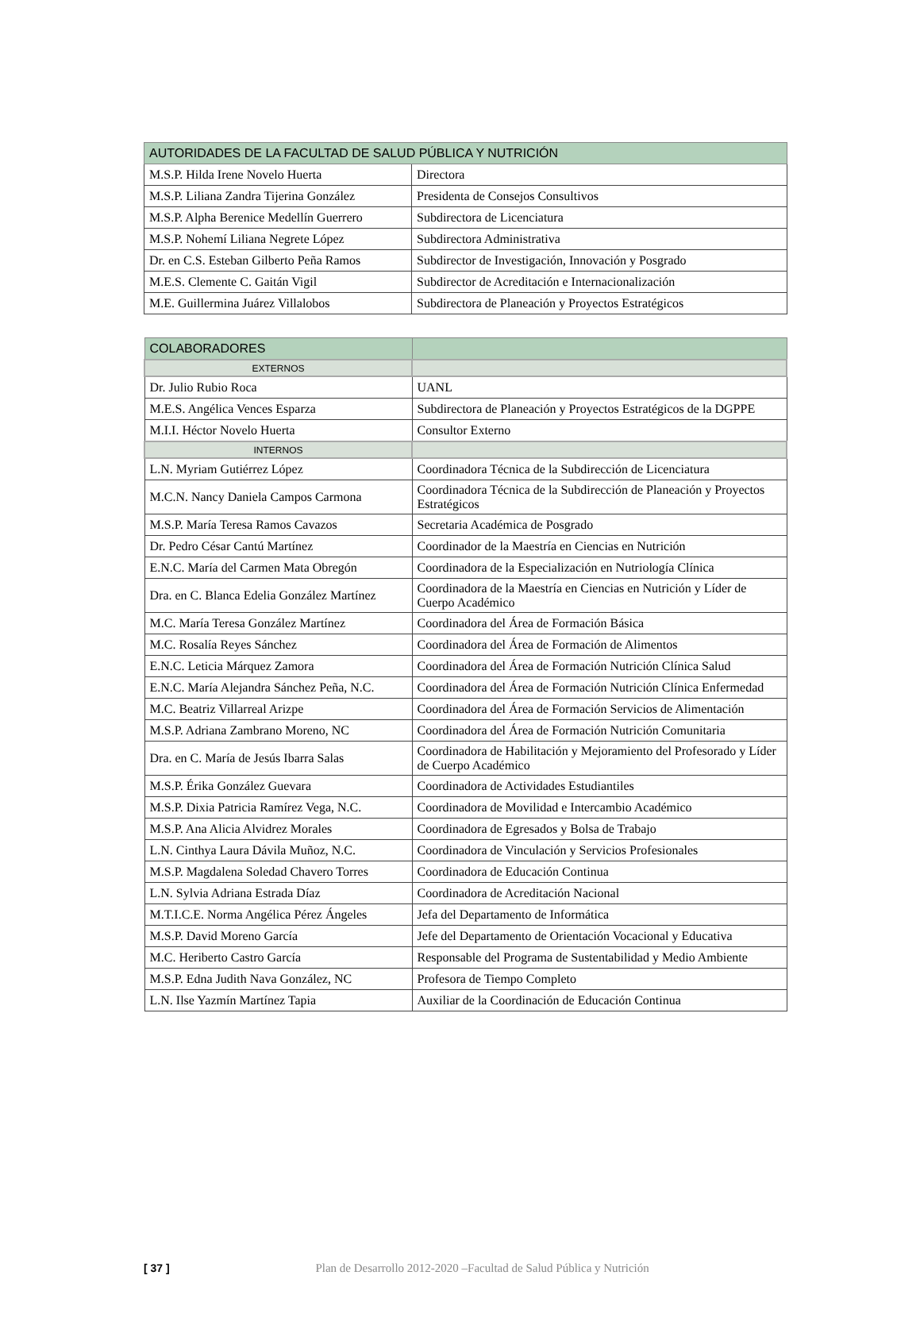| AUTORIDADES DE LA FACULTAD DE SALUD PÚBLICA Y NUTRICIÓN | |
| M.S.P. Hilda Irene Novelo Huerta | Directora |
| M.S.P. Liliana Zandra Tijerina González | Presidenta de Consejos Consultivos |
| M.S.P. Alpha Berenice Medellín Guerrero | Subdirectora de Licenciatura |
| M.S.P. Nohemí Liliana Negrete López | Subdirectora Administrativa |
| Dr. en C.S. Esteban Gilberto Peña Ramos | Subdirector de Investigación, Innovación y Posgrado |
| M.E.S. Clemente C. Gaitán Vigil | Subdirector de Acreditación e Internacionalización |
| M.E. Guillermina Juárez Villalobos | Subdirectora de Planeación y Proyectos Estratégicos |
| COLABORADORES | |
| EXTERNOS | |
| Dr. Julio Rubio Roca | UANL |
| M.E.S. Angélica Vences Esparza | Subdirectora de Planeación y Proyectos Estratégicos de la DGPPE |
| M.I.I. Héctor Novelo Huerta | Consultor Externo |
| INTERNOS | |
| L.N. Myriam Gutiérrez López | Coordinadora Técnica de la Subdirección de Licenciatura |
| M.C.N. Nancy Daniela Campos Carmona | Coordinadora Técnica de la Subdirección de Planeación y Proyectos Estratégicos |
| M.S.P. María Teresa Ramos Cavazos | Secretaria Académica de Posgrado |
| Dr. Pedro César Cantú Martínez | Coordinador de la Maestría en Ciencias en Nutrición |
| E.N.C. María del Carmen Mata Obregón | Coordinadora de la Especialización en Nutriología Clínica |
| Dra. en C. Blanca Edelia González Martínez | Coordinadora de la Maestría en Ciencias en Nutrición y Líder de Cuerpo Académico |
| M.C. María Teresa González Martínez | Coordinadora del Área de Formación Básica |
| M.C. Rosalía Reyes Sánchez | Coordinadora del Área de Formación de Alimentos |
| E.N.C. Leticia Márquez Zamora | Coordinadora del Área de Formación Nutrición Clínica Salud |
| E.N.C. María Alejandra Sánchez Peña, N.C. | Coordinadora del Área de Formación Nutrición Clínica Enfermedad |
| M.C. Beatriz Villarreal Arizpe | Coordinadora del Área de Formación Servicios de Alimentación |
| M.S.P. Adriana Zambrano Moreno, NC | Coordinadora del Área de Formación Nutrición Comunitaria |
| Dra. en C. María de Jesús Ibarra Salas | Coordinadora de Habilitación y Mejoramiento del Profesorado y Líder de Cuerpo Académico |
| M.S.P. Érika González Guevara | Coordinadora de Actividades Estudiantiles |
| M.S.P. Dixia Patricia Ramírez Vega, N.C. | Coordinadora de Movilidad e Intercambio Académico |
| M.S.P. Ana Alicia Alvidrez Morales | Coordinadora de Egresados y Bolsa de Trabajo |
| L.N. Cinthya Laura Dávila Muñoz, N.C. | Coordinadora de Vinculación y Servicios Profesionales |
| M.S.P. Magdalena Soledad Chavero Torres | Coordinadora de Educación Continua |
| L.N. Sylvia Adriana Estrada Díaz | Coordinadora de Acreditación Nacional |
| M.T.I.C.E. Norma Angélica Pérez Ángeles | Jefa del Departamento de Informática |
| M.S.P. David Moreno García | Jefe del Departamento de Orientación Vocacional y Educativa |
| M.C. Heriberto Castro García | Responsable del Programa de Sustentabilidad y Medio Ambiente |
| M.S.P. Edna Judith Nava González, NC | Profesora de Tiempo Completo |
| L.N. Ilse Yazmín Martínez Tapia | Auxiliar de la Coordinación de Educación Continua |
[ 37 ] Plan de Desarrollo 2012-2020 –Facultad de Salud Pública y Nutrición